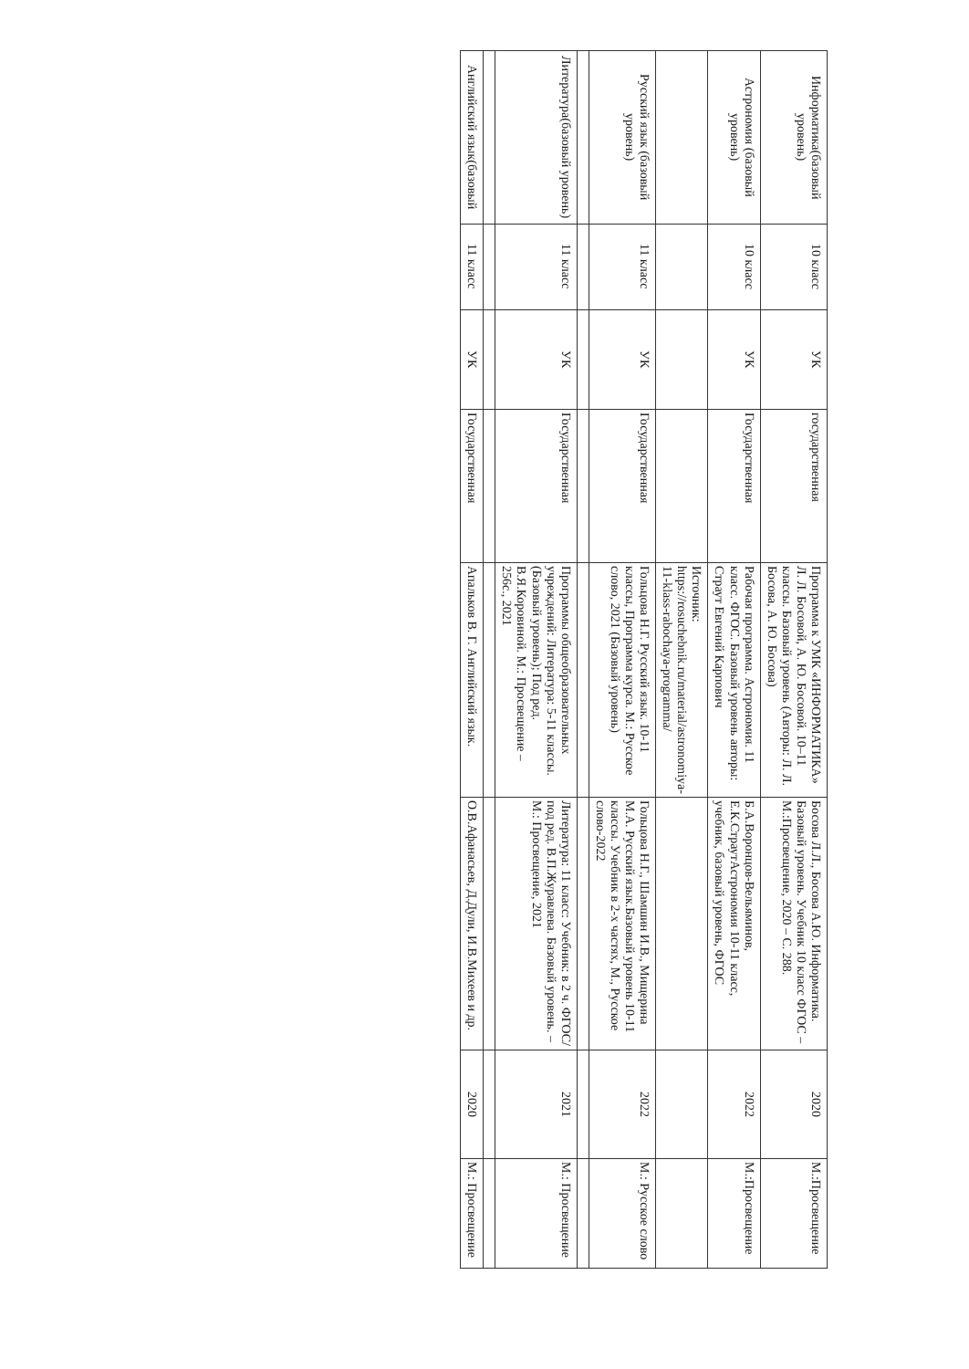| Информатика(базовый уровень) | 10 класс | УК | государственная | Программа к УМК «ИНФОРМАТИКА» Л. Л. Босовой, А. Ю. Босовой. 10–11 классы. Базовый уровень (Авторы: Л. Л. Босова, А. Ю. Босова) | Босова Л.Л., Босова А.Ю. Информатика. Базовый уровень. Учебник 10 класс ФГОС –М.:Просвещение, 2020 – С. 288. | 2020 | М.:Просвещение |
| Астрономия (базовый уровень) | 10 класс | УК | Государственная | Рабочая программа. Астрономия. 11 класс. ФГОС. Базовый уровень авторы: Страут Евгений Карпович | Б.А.Воронцов-Вельяминов, Е.К.СтраутАстрономия 10-11 класс, учебник, базовый уровень, ФГОС | 2022 | М.:Просвещение |
| | | | | Источник: https://rosuchebnik.ru/material/astronomiya-11-klass-rabochaya-programma/ | | | |
| Русский язык (базовый уровень) | 11 класс | УК | Государственная | Гольцова Н.Г. Русский язык. 10-11 классы, Программа курса. М.: Русское слово, 2021 (Базовый уровень) | Гольцова Н.Г., Шамшин И.В., Мищерина М.А. Русский язык.Базовый уровень 10-11 классы. Учебник в 2-х частях, М., Русское слово-2022 | 2022 | М.: Русское слово |
| Литература(базовый уровень) | 11 класс | УК | Государственная | Программы общеобразовательных учреждений: Литература: 5-11 классы. (Базовый уровень); Под ред. В.Я.Коровиной. М.: Просвещение – 256с., 2021 | Литература: 11 класс: Учебник: в 2 ч. ФГОС/ под ред. В.П.Журавлева. Базовый уровень. – М.: Просвещение, 2021 | 2021 | М.: Просвещение |
| Английский язык(базовый | 11 класс | УК | Государственная | Апальков В. Г. Английский язык. | О.В.Афанасьев, Д.Дули, И.В.Михеев и др. | 2020 | М.: Просвещение |